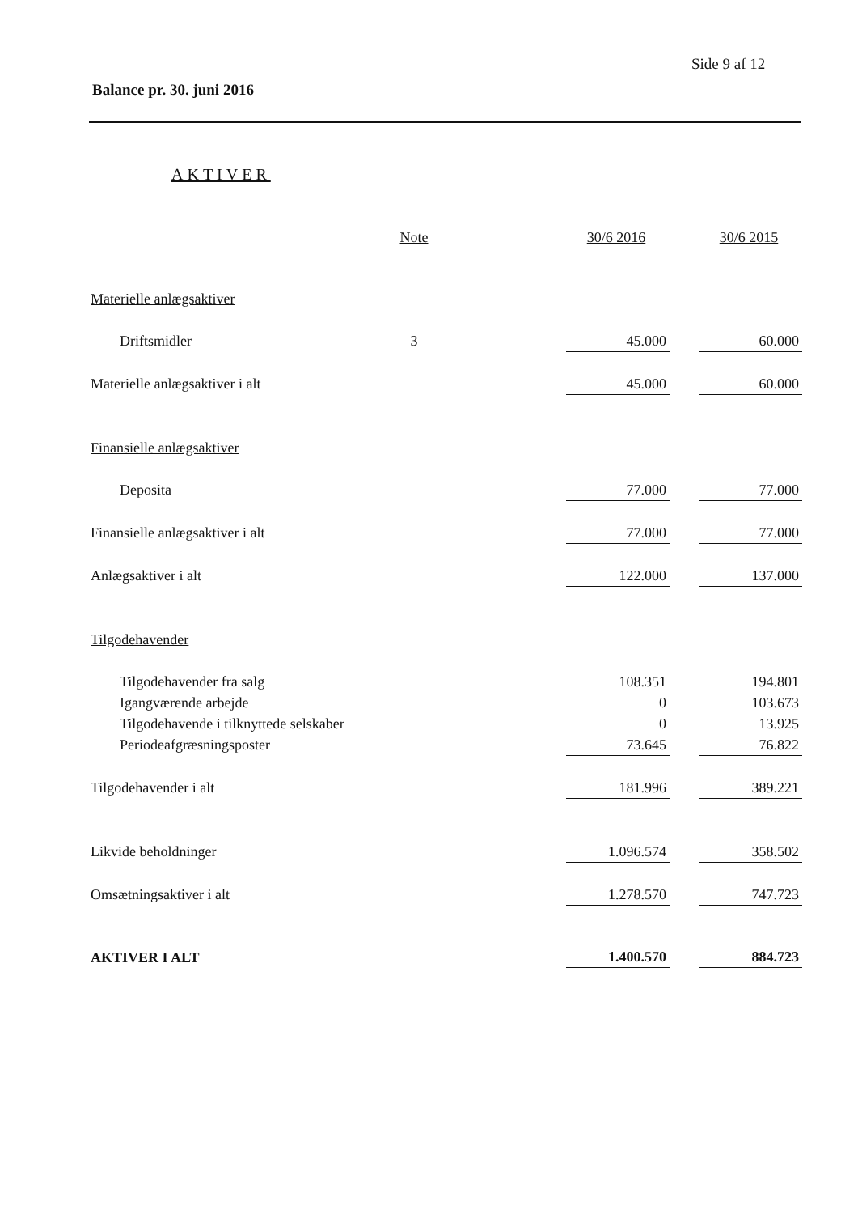Side 9 af 12
Balance pr. 30. juni 2016
AKTIVER
| | Note | | 30/6 2016 | | 30/6 2015 |
| Materielle anlægsaktiver | | | | | |
| Driftsmidler | 3 | | 45.000 | | 60.000 |
| Materielle anlægsaktiver i alt | | | 45.000 | | 60.000 |
| Finansielle anlægsaktiver | | | | | |
| Deposita | | | 77.000 | | 77.000 |
| Finansielle anlægsaktiver i alt | | | 77.000 | | 77.000 |
| Anlægsaktiver i alt | | | 122.000 | | 137.000 |
| Tilgodehavender | | | | | |
| Tilgodehavender fra salg | | | 108.351 | | 194.801 |
| Igangværende arbejde | | | 0 | | 103.673 |
| Tilgodehavende i tilknyttede selskaber | | | 0 | | 13.925 |
| Periodeafgræsningsposter | | | 73.645 | | 76.822 |
| Tilgodehavender i alt | | | 181.996 | | 389.221 |
| Likvide beholdninger | | | 1.096.574 | | 358.502 |
| Omsætningsaktiver i alt | | | 1.278.570 | | 747.723 |
| AKTIVER I ALT | | | 1.400.570 | | 884.723 |